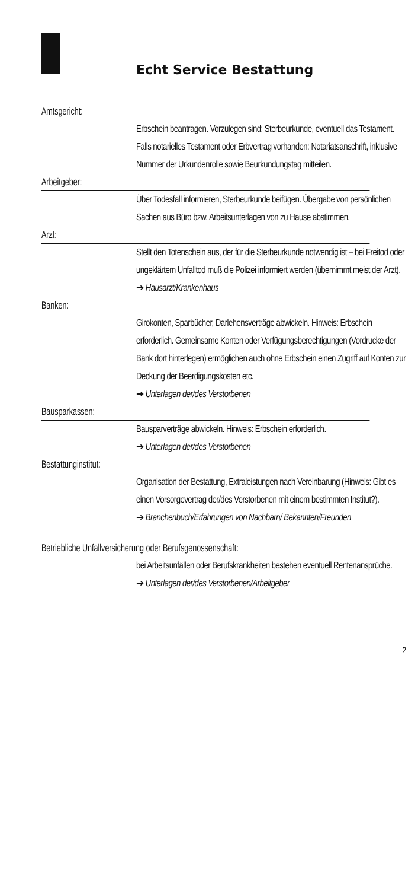Echt Service Bestattung
Amtsgericht:
Erbschein beantragen. Vorzulegen sind: Sterbeurkunde, eventuell das Testament. Falls notarielles Testament oder Erbvertrag vorhanden: Notariatsanschrift, inklusive Nummer der Urkundenrolle sowie Beurkundungstag mitteilen.
Arbeitgeber:
Über Todesfall informieren, Sterbeurkunde beifügen. Übergabe von persönlichen Sachen aus Büro bzw. Arbeitsunterlagen von zu Hause abstimmen.
Arzt:
Stellt den Totenschein aus, der für die Sterbeurkunde notwendig ist – bei Freitod oder ungeklärtem Unfalltod muß die Polizei informiert werden (übernimmt meist der Arzt).
➔ Hausarzt/Krankenhaus
Banken:
Girokonten, Sparbücher, Darlehensverträge abwickeln. Hinweis: Erbschein erforderlich. Gemeinsame Konten oder Verfügungsberechtigungen (Vordrucke der Bank dort hinterlegen) ermöglichen auch ohne Erbschein einen Zugriff auf Konten zur Deckung der Beerdigungskosten etc.
➔ Unterlagen der/des Verstorbenen
Bausparkassen:
Bausparverträge abwickeln. Hinweis: Erbschein erforderlich.
➔ Unterlagen der/des Verstorbenen
Bestattunginstitut:
Organisation der Bestattung, Extraleistungen nach Vereinbarung (Hinweis: Gibt es einen Vorsorgevertrag der/des Verstorbenen mit einem bestimmten Institut?).
➔ Branchenbuch/Erfahrungen von Nachbarn/ Bekannten/Freunden
Betriebliche Unfallversicherung oder Berufsgenossenschaft:
bei Arbeitsunfällen oder Berufskrankheiten bestehen eventuell Rentenansprüche.
➔ Unterlagen der/des Verstorbenen/Arbeitgeber
2